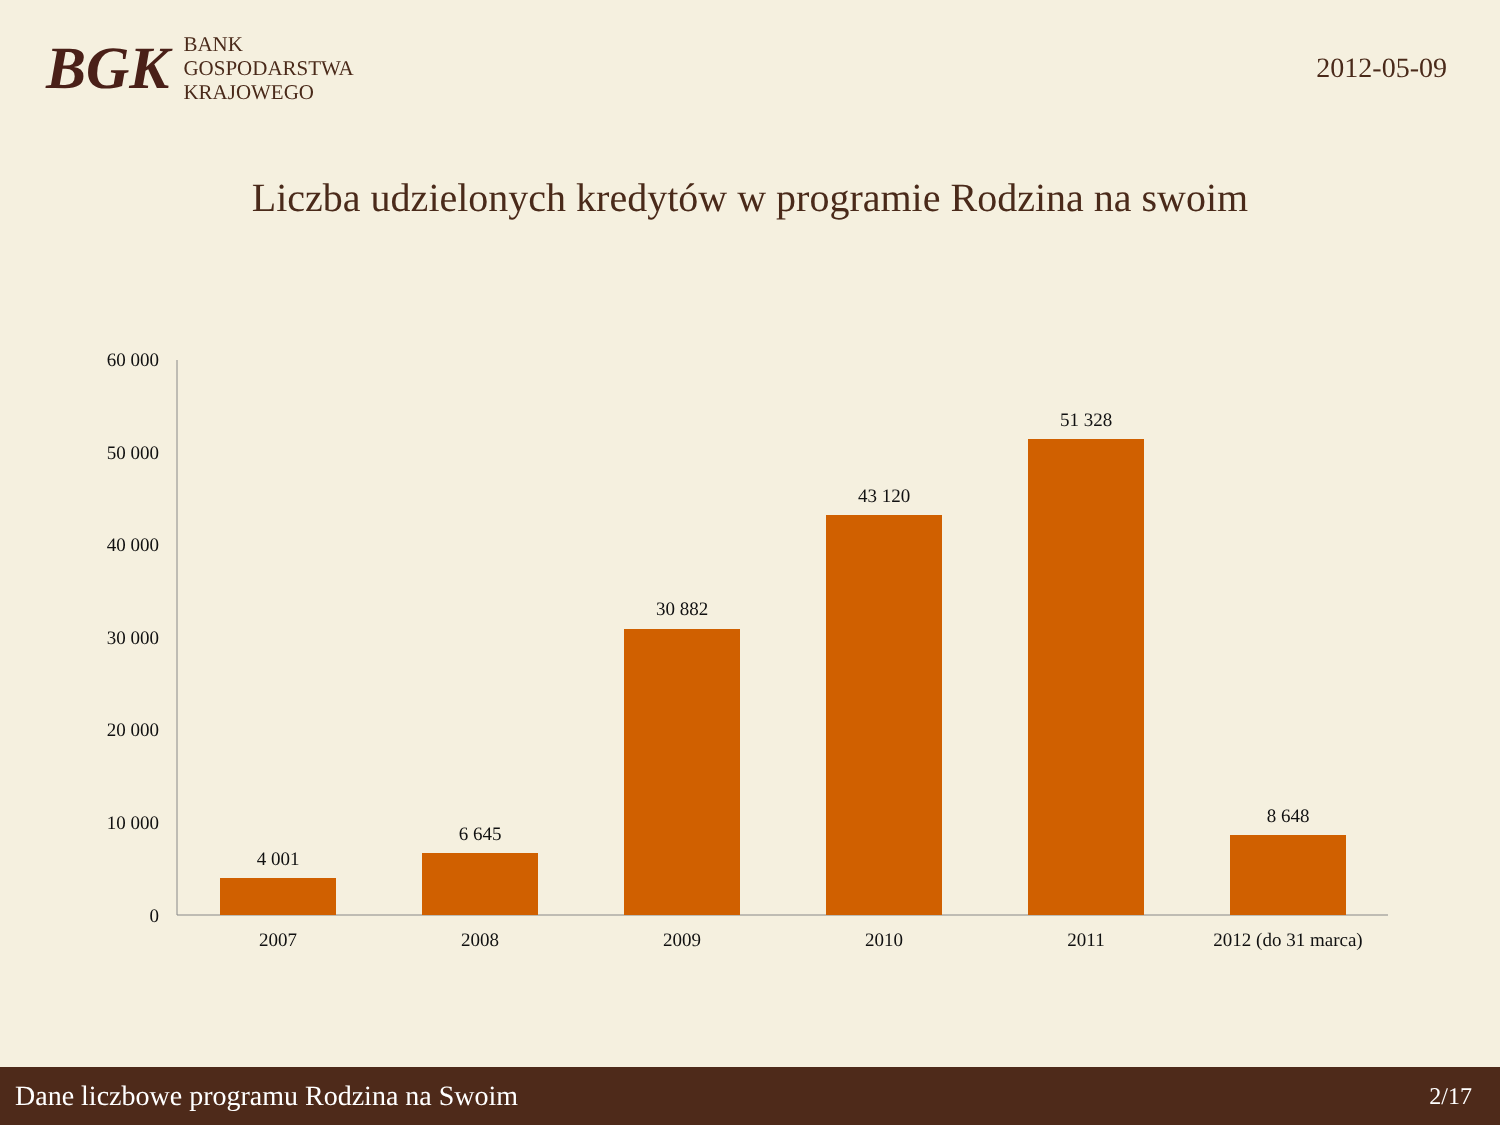BGK
BANK
GOSPODARSTWA
KRAJOWEGO
2012-05-09
Liczba udzielonych kredytów w programie Rodzina na swoim
60 000
50 000
40 000
30 000
20 000
10 000
0
4 001
6 645
30 882
43 120
51 328
8 648
2007
2008
2009
2010
2011
2012 (do 31 marca)
Dane liczbowe programu Rodzina na Swoim 2/17